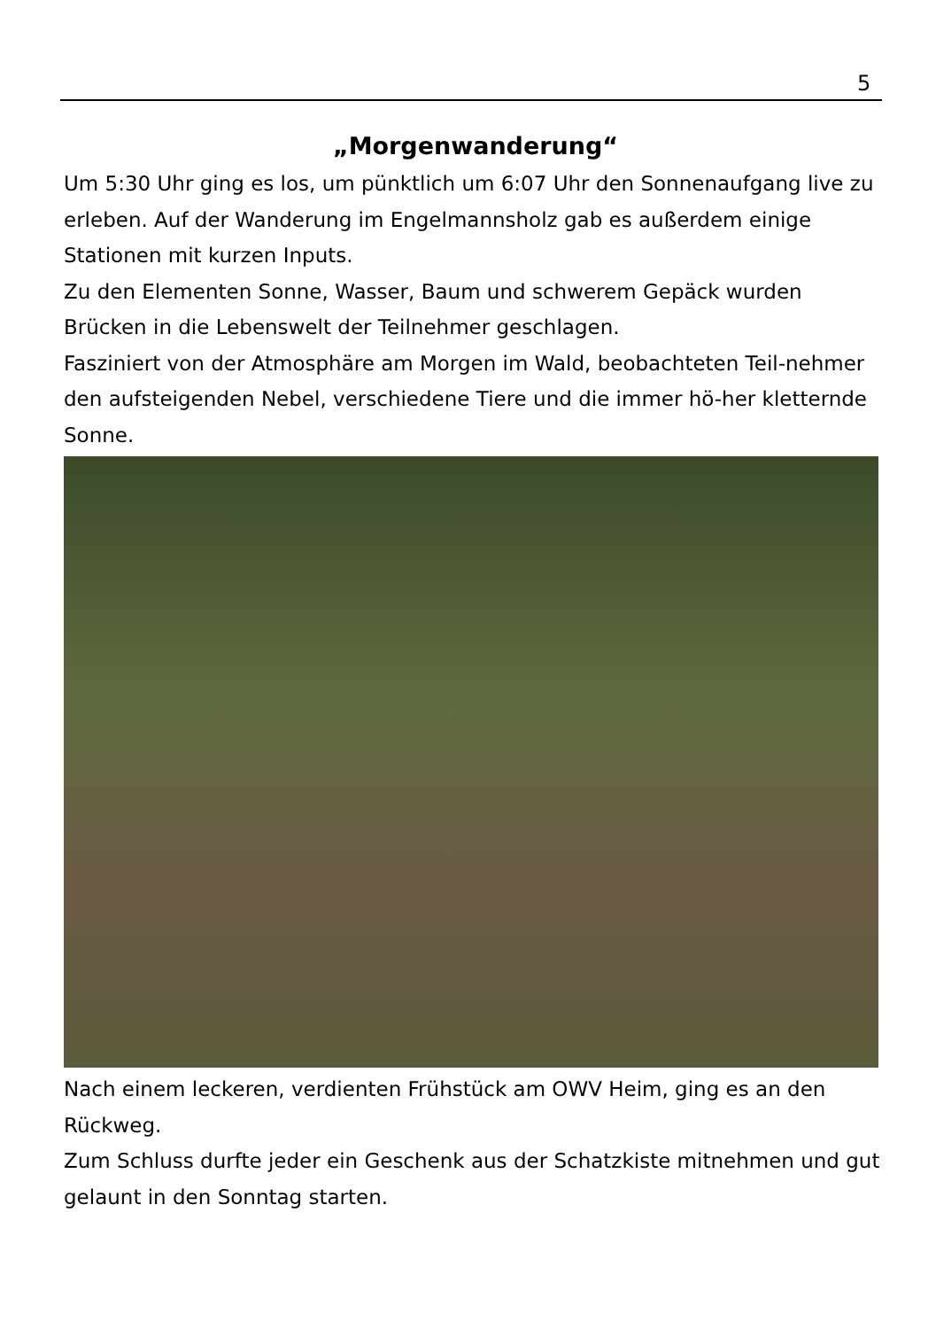5
„Morgenwanderung“
Um 5:30 Uhr ging es los, um pünktlich um 6:07 Uhr den Sonnenaufgang live zu erleben. Auf der Wanderung im Engelmannsholz gab es außerdem einige Stationen mit kurzen Inputs.
Zu den Elementen Sonne, Wasser, Baum und schwerem Gepäck wurden Brücken in die Lebenswelt der Teilnehmer geschlagen.
Fasziniert von der Atmosphäre am Morgen im Wald, beobachteten Teil-nehmer den aufsteigenden Nebel, verschiedene Tiere und die immer hö-her kletternde Sonne.
Nach einem leckeren, verdienten Frühstück am OWV Heim, ging es an den Rückweg.
Zum Schluss durfte jeder ein Geschenk aus der Schatzkiste mitnehmen und gut gelaunt in den Sonntag starten.